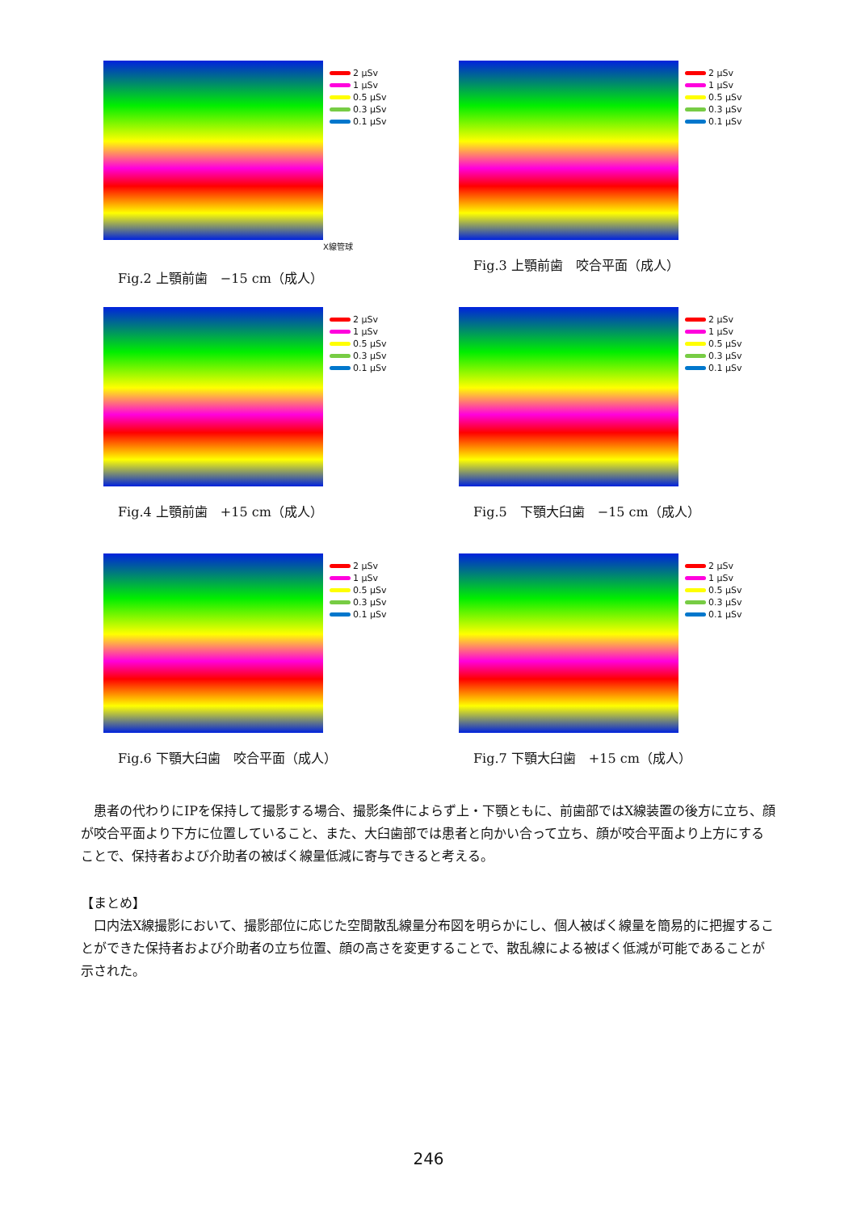2 μSv
1 μSv
0.5 μSv
0.3 μSv
0.1 μSv
X線管球
Fig.2 上顎前歯　−15 cm（成人）
2 μSv
1 μSv
0.5 μSv
0.3 μSv
0.1 μSv
Fig.3 上顎前歯　咬合平面（成人）
2 μSv
1 μSv
0.5 μSv
0.3 μSv
0.1 μSv
Fig.4 上顎前歯　+15 cm（成人）
2 μSv
1 μSv
0.5 μSv
0.3 μSv
0.1 μSv
Fig.5　下顎大臼歯　−15 cm（成人）
2 μSv
1 μSv
0.5 μSv
0.3 μSv
0.1 μSv
Fig.6 下顎大臼歯　咬合平面（成人）
2 μSv
1 μSv
0.5 μSv
0.3 μSv
0.1 μSv
Fig.7 下顎大臼歯　+15 cm（成人）
患者の代わりにIPを保持して撮影する場合、撮影条件によらず上・下顎ともに、前歯部ではX線装置の後方に立ち、顔が咬合平面より下方に位置していること、また、大臼歯部では患者と向かい合って立ち、顔が咬合平面より上方にすることで、保持者および介助者の被ばく線量低減に寄与できると考える。
【まとめ】
口内法X線撮影において、撮影部位に応じた空間散乱線量分布図を明らかにし、個人被ばく線量を簡易的に把握することができた保持者および介助者の立ち位置、顔の高さを変更することで、散乱線による被ばく低減が可能であることが示された。
246